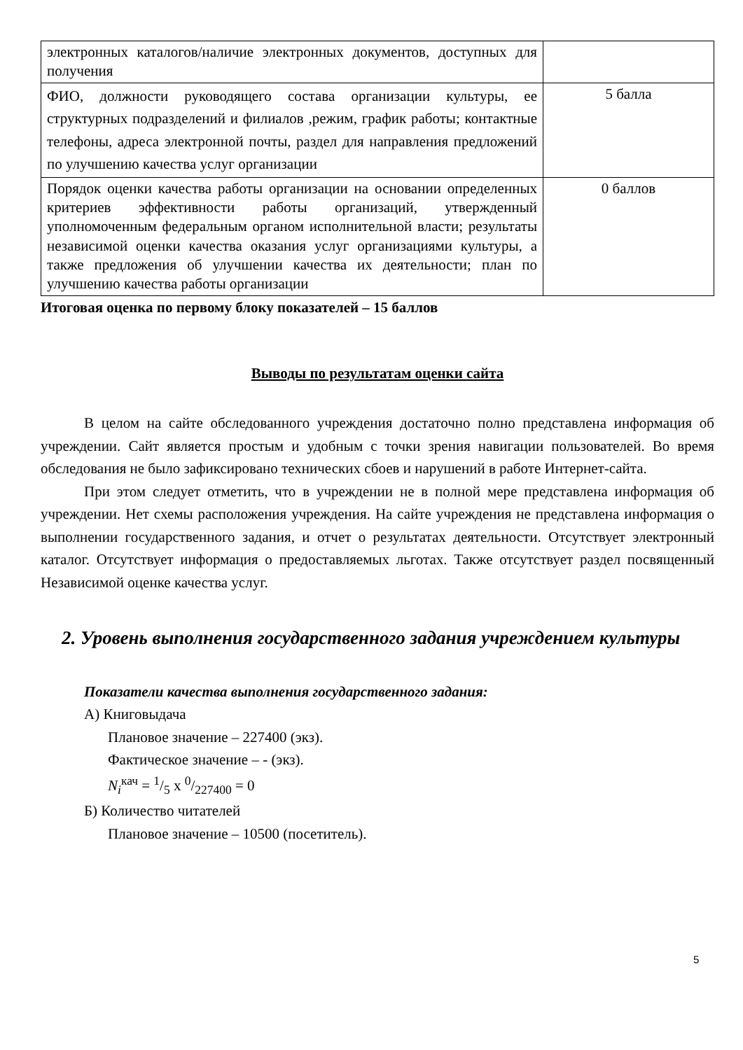| электронных каталогов/наличие электронных документов, доступных для получения | |
| ФИО, должности руководящего состава организации культуры, ее структурных подразделений и филиалов ,режим, график работы; контактные телефоны, адреса электронной почты, раздел для направления предложений по улучшению качества услуг организации | 5 балла |
| Порядок оценки качества работы организации на основании определенных критериев эффективности работы организаций, утвержденный уполномоченным федеральным органом исполнительной власти; результаты независимой оценки качества оказания услуг организациями культуры, а также предложения об улучшении качества их деятельности; план по улучшению качества работы организации | 0 баллов |
Итоговая оценка по первому блоку показателей – 15 баллов
Выводы по результатам оценки сайта
В целом на сайте обследованного учреждения достаточно полно представлена информация об учреждении. Сайт является простым и удобным с точки зрения навигации пользователей. Во время обследования не было зафиксировано технических сбоев и нарушений в работе Интернет-сайта.
При этом следует отметить, что в учреждении не в полной мере представлена информация об учреждении. Нет схемы расположения учреждения. На сайте учреждения не представлена информация о выполнении государственного задания, и отчет о результатах деятельности. Отсутствует электронный каталог. Отсутствует информация о предоставляемых льготах. Также отсутствует раздел посвященный Независимой оценке качества услуг.
2. Уровень выполнения государственного задания учреждением культуры
Показатели качества выполнения государственного задания:
А) Книговыдача
Плановое значение – 227400 (экз).
Фактическое значение – - (экз).
N<sub>i</sub><sup>кач</sup> = 1/5 x 0/227400 = 0
Б) Количество читателей
Плановое значение – 10500 (посетитель).
5